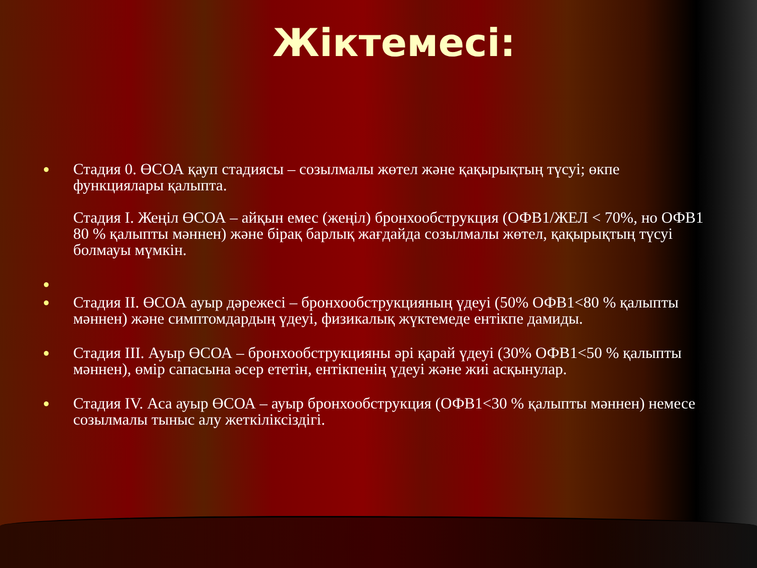Жіктемесі:
●
Стадия 0. ӨСОА қауп стадиясы – созылмалы жөтел және қақырықтың түсуі; өкпе функциялары қалыпта.
Стадия I. Жеңіл ӨСОА – айқын емес (жеңіл) бронхообструкция (ОФВ1/ЖЕЛ < 70%, но ОФВ1 80 % қалыпты мәннен) және бірақ барлық жағдайда созылмалы жөтел, қақырықтың түсуі болмауы мүмкін.
●
●
Стадия II. ӨСОА ауыр дәрежесі – бронхообструкцияның үдеуі (50% ОФВ1<80 % қалыпты мәннен) және симптомдардың үдеуі, физикалық жүктемеде ентікпе дамиды.
●
Стадия III. Ауыр ӨСОА – бронхообструкцияны әрі қарай үдеуі (30% ОФВ1<50 % қалыпты мәннен), өмір сапасына әсер ететін, ентікпенің үдеуі және жиі асқынулар.
●
Стадия IV. Аса ауыр ӨСОА – ауыр бронхообструкция (ОФВ1<30 % қалыпты мәннен) немесе созылмалы тыныс алу жеткіліксіздігі.